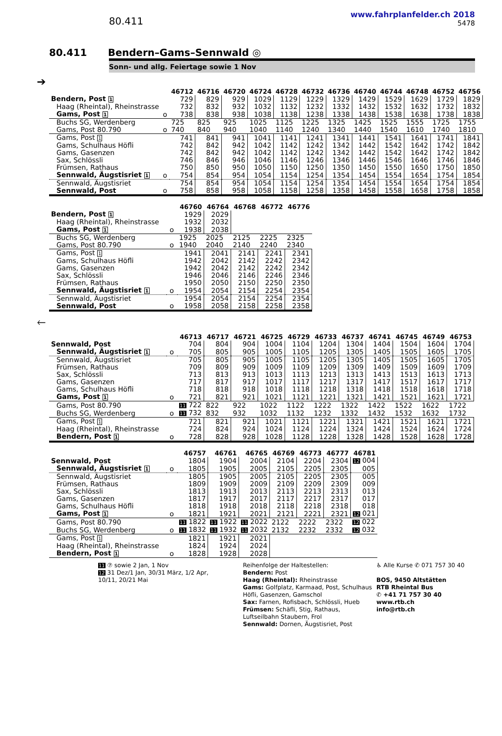80.411
www.fahrplanfelder.ch 2018
5478
80.411 Bendern–Gams–Sennwald ◎
Sonn- und allg. Feiertage sowie 1 Nov
➔
| | | 46712 | 46716 | 46720 | 46724 | 46728 | 46732 | 46736 | 46740 | 46744 | 46748 | 46752 | 46756 |
| --- | --- | --- | --- | --- | --- | --- | --- | --- | --- | --- | --- | --- | --- |
| Bendern, Post 1 | | 729 | 829 | 929 | 1029 | 1129 | 1229 | 1329 | 1429 | 1529 | 1629 | 1729 | 1829 |
| Haag (Rheintal), Rheinstrasse | | 732 | 832 | 932 | 1032 | 1132 | 1232 | 1332 | 1432 | 1532 | 1632 | 1732 | 1832 |
| Gams, Post 1 | o | 738 | 838 | 938 | 1038 | 1138 | 1238 | 1338 | 1438 | 1538 | 1638 | 1738 | 1838 |
| Buchs SG, Werdenberg | | 725 | 825 | 925 | 1025 | 1125 | 1225 | 1325 | 1425 | 1525 | 1555 | 1725 | 1755 |
| Gams, Post 80.790 | o | 740 | 840 | 940 | 1040 | 1140 | 1240 | 1340 | 1440 | 1540 | 1610 | 1740 | 1810 |
| Gams, Post 1 | | 741 | 841 | 941 | 1041 | 1141 | 1241 | 1341 | 1441 | 1541 | 1641 | 1741 | 1841 |
| Gams, Schulhaus Höfli | | 742 | 842 | 942 | 1042 | 1142 | 1242 | 1342 | 1442 | 1542 | 1642 | 1742 | 1842 |
| Gams, Gasenzen | | 742 | 842 | 942 | 1042 | 1142 | 1242 | 1342 | 1442 | 1542 | 1642 | 1742 | 1842 |
| Sax, Schlössli | | 746 | 846 | 946 | 1046 | 1146 | 1246 | 1346 | 1446 | 1546 | 1646 | 1746 | 1846 |
| Frümsen, Rathaus | | 750 | 850 | 950 | 1050 | 1150 | 1250 | 1350 | 1450 | 1550 | 1650 | 1750 | 1850 |
| Sennwald, Äugstisriet 1 | o | 754 | 854 | 954 | 1054 | 1154 | 1254 | 1354 | 1454 | 1554 | 1654 | 1754 | 1854 |
| Sennwald, Äugstisriet | | 754 | 854 | 954 | 1054 | 1154 | 1254 | 1354 | 1454 | 1554 | 1654 | 1754 | 1854 |
| Sennwald, Post | o | 758 | 858 | 958 | 1058 | 1158 | 1258 | 1358 | 1458 | 1558 | 1658 | 1758 | 1858 |
| | | 46760 | 46764 | 46768 | 46772 | 46776 |
| --- | --- | --- | --- | --- | --- | --- |
| Bendern, Post 1 | | 1929 | 2029 | | | |
| Haag (Rheintal), Rheinstrasse | | 1932 | 2032 | | | |
| Gams, Post 1 | o | 1938 | 2038 | | | |
| Buchs SG, Werdenberg | | 1925 | 2025 | 2125 | 2225 | 2325 |
| Gams, Post 80.790 | o | 1940 | 2040 | 2140 | 2240 | 2340 |
| Gams, Post 1 | | 1941 | 2041 | 2141 | 2241 | 2341 |
| Gams, Schulhaus Höfli | | 1942 | 2042 | 2142 | 2242 | 2342 |
| Gams, Gasenzen | | 1942 | 2042 | 2142 | 2242 | 2342 |
| Sax, Schlössli | | 1946 | 2046 | 2146 | 2246 | 2346 |
| Frümsen, Rathaus | | 1950 | 2050 | 2150 | 2250 | 2350 |
| Sennwald, Äugstisriet 1 | o | 1954 | 2054 | 2154 | 2254 | 2354 |
| Sennwald, Äugstisriet | | 1954 | 2054 | 2154 | 2254 | 2354 |
| Sennwald, Post | o | 1958 | 2058 | 2158 | 2258 | 2358 |
🡐
| | | 46713 | 46717 | 46721 | 46725 | 46729 | 46733 | 46737 | 46741 | 46745 | 46749 | 46753 |
| --- | --- | --- | --- | --- | --- | --- | --- | --- | --- | --- | --- | --- |
| Sennwald, Post | | 704 | 804 | 904 | 1004 | 1104 | 1204 | 1304 | 1404 | 1504 | 1604 | 1704 |
| Sennwald, Äugstisriet 1 | o | 705 | 805 | 905 | 1005 | 1105 | 1205 | 1305 | 1405 | 1505 | 1605 | 1705 |
| Sennwald, Äugstisriet | | 705 | 805 | 905 | 1005 | 1105 | 1205 | 1305 | 1405 | 1505 | 1605 | 1705 |
| Frümsen, Rathaus | | 709 | 809 | 909 | 1009 | 1109 | 1209 | 1309 | 1409 | 1509 | 1609 | 1709 |
| Sax, Schlössli | | 713 | 813 | 913 | 1013 | 1113 | 1213 | 1313 | 1413 | 1513 | 1613 | 1713 |
| Gams, Gasenzen | | 717 | 817 | 917 | 1017 | 1117 | 1217 | 1317 | 1417 | 1517 | 1617 | 1717 |
| Gams, Schulhaus Höfli | | 718 | 818 | 918 | 1018 | 1118 | 1218 | 1318 | 1418 | 1518 | 1618 | 1718 |
| Gams, Post 1 | o | 721 | 821 | 921 | 1021 | 1121 | 1221 | 1321 | 1421 | 1521 | 1621 | 1721 |
| Gams, Post 80.790 | | 11 722 | 822 | 922 | 1022 | 1122 | 1222 | 1322 | 1422 | 1522 | 1622 | 1722 |
| Buchs SG, Werdenberg | o | 11 732 | 832 | 932 | 1032 | 1132 | 1232 | 1332 | 1432 | 1532 | 1632 | 1732 |
| Gams, Post 1 | | 721 | 821 | 921 | 1021 | 1121 | 1221 | 1321 | 1421 | 1521 | 1621 | 1721 |
| Haag (Rheintal), Rheinstrasse | | 724 | 824 | 924 | 1024 | 1124 | 1224 | 1324 | 1424 | 1524 | 1624 | 1724 |
| Bendern, Post 1 | o | 728 | 828 | 928 | 1028 | 1128 | 1228 | 1328 | 1428 | 1528 | 1628 | 1728 |
| | | 46757 | 46761 | 46765 | 46769 | 46773 | 46777 | 46781 |
| --- | --- | --- | --- | --- | --- | --- | --- | --- |
| Sennwald, Post | | 1804 | 1904 | 2004 | 2104 | 2204 | 2304 | 12 004 |
| Sennwald, Äugstisriet 1 | o | 1805 | 1905 | 2005 | 2105 | 2205 | 2305 | 005 |
| Sennwald, Äugstisriet | | 1805 | 1905 | 2005 | 2105 | 2205 | 2305 | 005 |
| Frümsen, Rathaus | | 1809 | 1909 | 2009 | 2109 | 2209 | 2309 | 009 |
| Sax, Schlössli | | 1813 | 1913 | 2013 | 2113 | 2213 | 2313 | 013 |
| Gams, Gasenzen | | 1817 | 1917 | 2017 | 2117 | 2217 | 2317 | 017 |
| Gams, Schulhaus Höfli | | 1818 | 1918 | 2018 | 2118 | 2218 | 2318 | 018 |
| Gams, Post 1 | o | 1821 | 1921 | 2021 | 2121 | 2221 | 2321 | 12 021 |
| Gams, Post 80.790 | | 11 1822 | 11 1922 | 11 2022 | 2122 | 2222 | 2322 | 12 022 |
| Buchs SG, Werdenberg | o | 11 1832 | 11 1932 | 11 2032 | 2132 | 2232 | 2332 | 12 032 |
| Gams, Post 1 | | 1821 | 1921 | 2021 | | | | |
| Haag (Rheintal), Rheinstrasse | | 1824 | 1924 | 2024 | | | | |
| Bendern, Post 1 | o | 1828 | 1928 | 2028 | | | | |
11 ⑦ sowie 2 Jan, 1 Nov
12 31 Dez/1 Jan, 30/31 März, 1/2 Apr,
10/11, 20/21 Mai
Reihenfolge der Haltestellen:
Bendern: Post
Haag (Rheintal): Rheinstrasse
Gams: Golfplatz, Karmaad, Post, Schulhaus Höfli, Gasenzen, Gamschol
Sax: Farnen, Rofisbach, Schlössli, Hueb
Frümsen: Schäfli, Stig, Rathaus, Luftseilbahn Staubern, Frol
Sennwald: Dornen, Äugstisriet, Post
♿ Alle Kurse ✆ 071 757 30 40
BOS, 9450 Altstätten
RTB Rheintal Bus
✆ +41 71 757 30 40
www.rtb.ch
info@rtb.ch